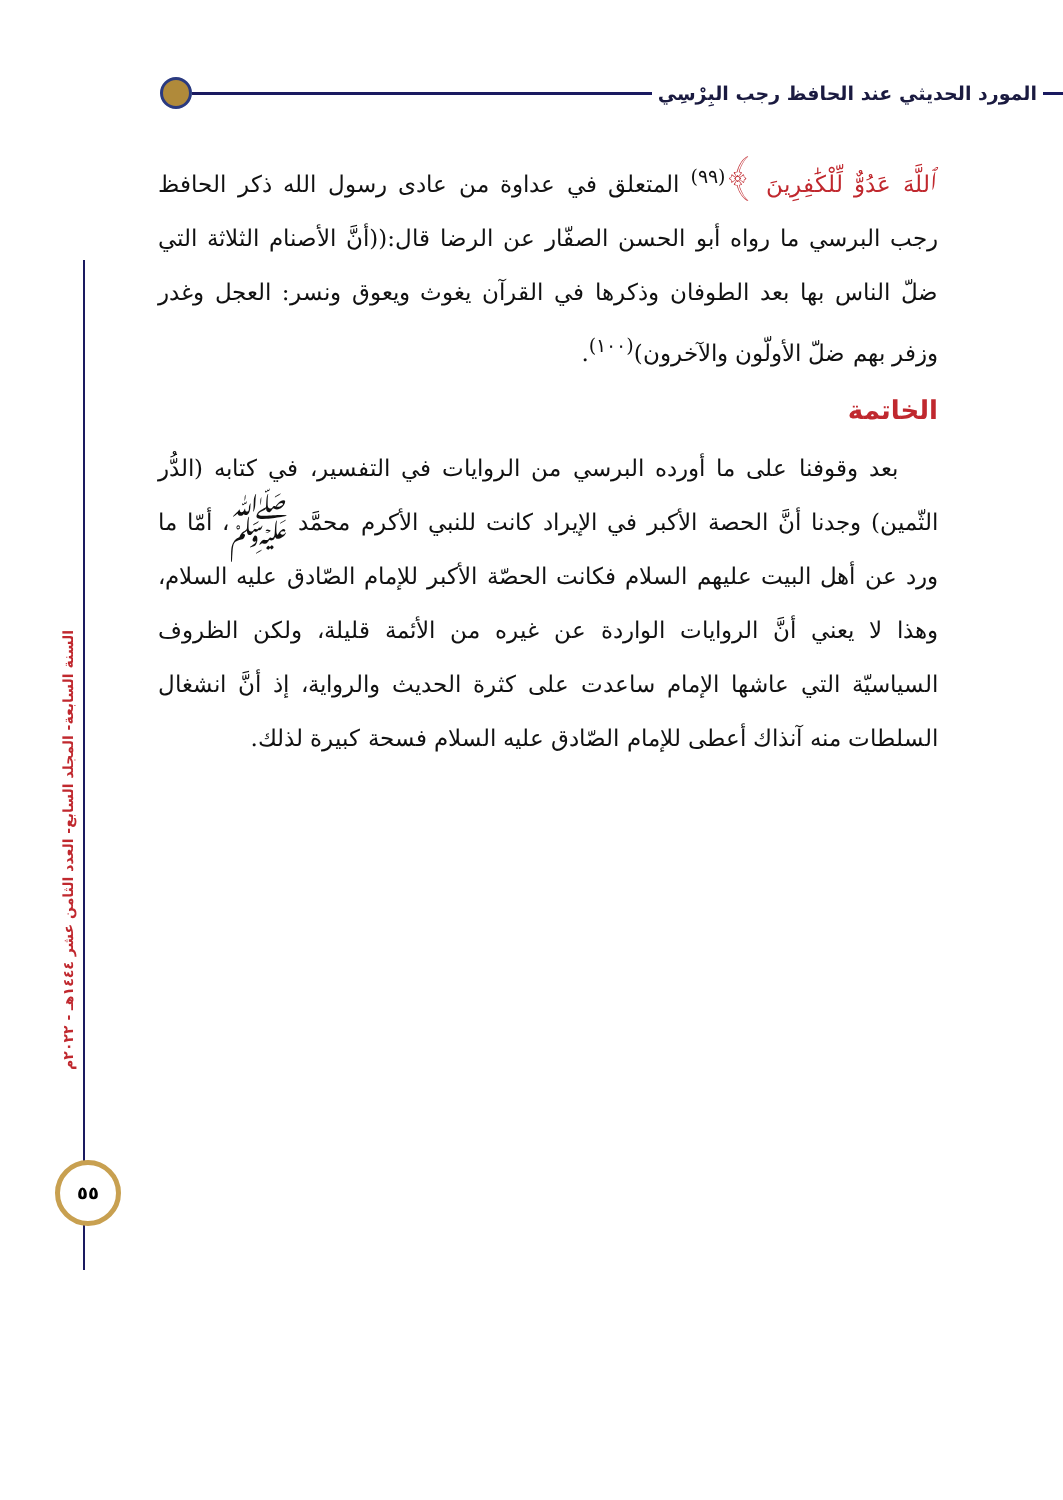المورد الحديثي عند الحافظ رجب البِرْسِي
السنة السابعة- المجلد السابع- العدد الثامن عشر ١٤٤٤هـ - ٢٠٢٢م
٥٥
ٱللَّهَ عَدُوٌّ لِّلْكَٰفِرِينَ ﴾<sup>(٩٩)</sup> المتعلق في عداوة من عادى رسول الله ذكر الحافظ رجب البرسي ما رواه أبو الحسن الصفّار عن الرضا قال:((أنَّ الأصنام الثلاثة التي ضلّ الناس بها بعد الطوفان وذكرها في القرآن يغوث ويعوق ونسر: العجل وغدر وزفر بهم ضلّ الأولّون والآخرون)<sup>(١٠٠)</sup>.
الخاتمة
بعد وقوفنا على ما أورده البرسي من الروايات في التفسير، في كتابه (الدُّر الثّمين) وجدنا أنَّ الحصة الأكبر في الإيراد كانت للنبي الأكرم محمَّد ﷺ، أمّا ما ورد عن أهل البيت عليهم السلام فكانت الحصّة الأكبر للإمام الصّادق عليه السلام، وهذا لا يعني أنَّ الروايات الواردة عن غيره من الأئمة قليلة، ولكن الظروف السياسيّة التي عاشها الإمام ساعدت على كثرة الحديث والرواية، إذ أنَّ انشغال السلطات منه آنذاك أعطى للإمام الصّادق عليه السلام فسحة كبيرة لذلك.